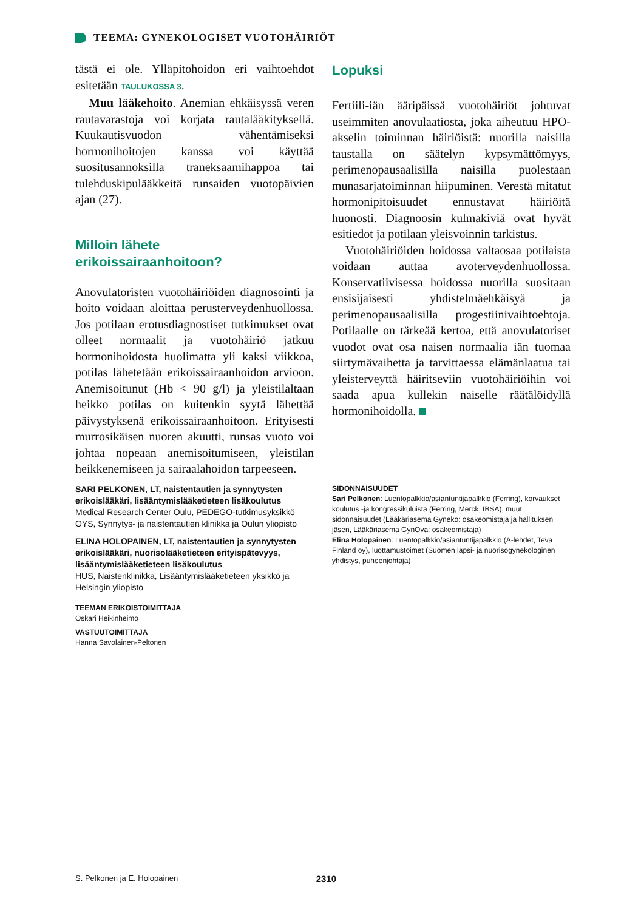TEEMA: GYNEKOLOGISET VUOTOHÄIRIÖT
tästä ei ole. Ylläpitohoidon eri vaihtoehdot esitetään TAULUKOSSA 3.
Muu lääkehoito. Anemian ehkäisyssä veren rautavarastoja voi korjata rautalääkityksellä. Kuukautisvuodon vähentämiseksi hormonihoitojen kanssa voi käyttää suositusannoksilla traneksaamihappoa tai tulehduskipulääkkeitä runsaiden vuotopäivien ajan (27).
Milloin lähete
erikoissairaanhoitoon?
Anovulatoristen vuotohäiriöiden diagnosointi ja hoito voidaan aloittaa perusterveydenhuollossa. Jos potilaan erotusdiagnostiset tutkimukset ovat olleet normaalit ja vuotohäiriö jatkuu hormonihoidosta huolimatta yli kaksi viikkoa, potilas lähetetään erikoissairaanhoidon arvioon. Anemisoitunut (Hb < 90 g/l) ja yleistilaltaan heikko potilas on kuitenkin syytä lähettää päivystyksenä erikoissairaanhoitoon. Erityisesti murrosikäisen nuoren akuutti, runsas vuoto voi johtaa nopeaan anemisoitumiseen, yleistilan heikkenemiseen ja sairaalahoidon tarpeeseen.
Lopuksi
Fertiili-iän ääripäissä vuotohäiriöt johtuvat useimmiten anovulaatiosta, joka aiheutuu HPO-akselin toiminnan häiriöistä: nuorilla naisilla taustalla on säätelyn kypsymättömyys, perimenopausaalisilla naisilla puolestaan munasarjatoiminnan hiipuminen. Verestä mitatut hormonipitoisuudet ennustavat häiriöitä huonosti. Diagnoosin kulmakiviä ovat hyvät esitiedot ja potilaan yleisvoinnin tarkistus.
Vuotohäiriöiden hoidossa valtaosaa potilaista voidaan auttaa avoterveydenhuollossa. Konservatiivisessa hoidossa nuorilla suositaan ensisijaisesti yhdistelmäehkäisyä ja perimenopausaalisilla progestiinivaihtoehtoja. Potilaalle on tärkeää kertoa, että anovulatoriset vuodot ovat osa naisen normaalia iän tuomaa siirtymävaihetta ja tarvittaessa elämänlaatua tai yleisterveyttä häiritseviin vuotohäiriöihin voi saada apua kullekin naiselle räätälöidyllä hormonihoidolla.
SARI PELKONEN, LT, naistentautien ja synnytysten erikoislääkäri, lisääntymislääketieteen lisäkoulutus
Medical Research Center Oulu, PEDEGO-tutkimusyksikkö OYS, Synnytys- ja naistentautien klinikka ja Oulun yliopisto
ELINA HOLOPAINEN, LT, naistentautien ja synnytysten erikoislääkäri, nuorisolääketieteen erityispätevyys, lisääntymislääketieteen lisäkoulutus
HUS, Naistenklinikka, Lisääntymislääketieteen yksikkö ja Helsingin yliopisto
TEEMAN ERIKOISTOIMITTAJA
Oskari Heikinheimo
VASTUUTOIMITTAJA
Hanna Savolainen-Peltonen
SIDONNAISUUDET
Sari Pelkonen: Luentopalkkio/asiantuntijapalkkio (Ferring), korvaukset koulutus -ja kongressikuluista (Ferring, Merck, IBSA), muut sidonnaisuudet (Lääkäriasema Gyneko: osakeomistaja ja hallituksen jäsen, Lääkäriasema GynOva: osakeomistaja)
Elina Holopainen: Luentopalkkio/asiantuntijapalkkio (A-lehdet, Teva Finland oy), luottamustoimet (Suomen lapsi- ja nuorisogynekologinen yhdistys, puheenjohtaja)
S. Pelkonen ja E. Holopainen 2310